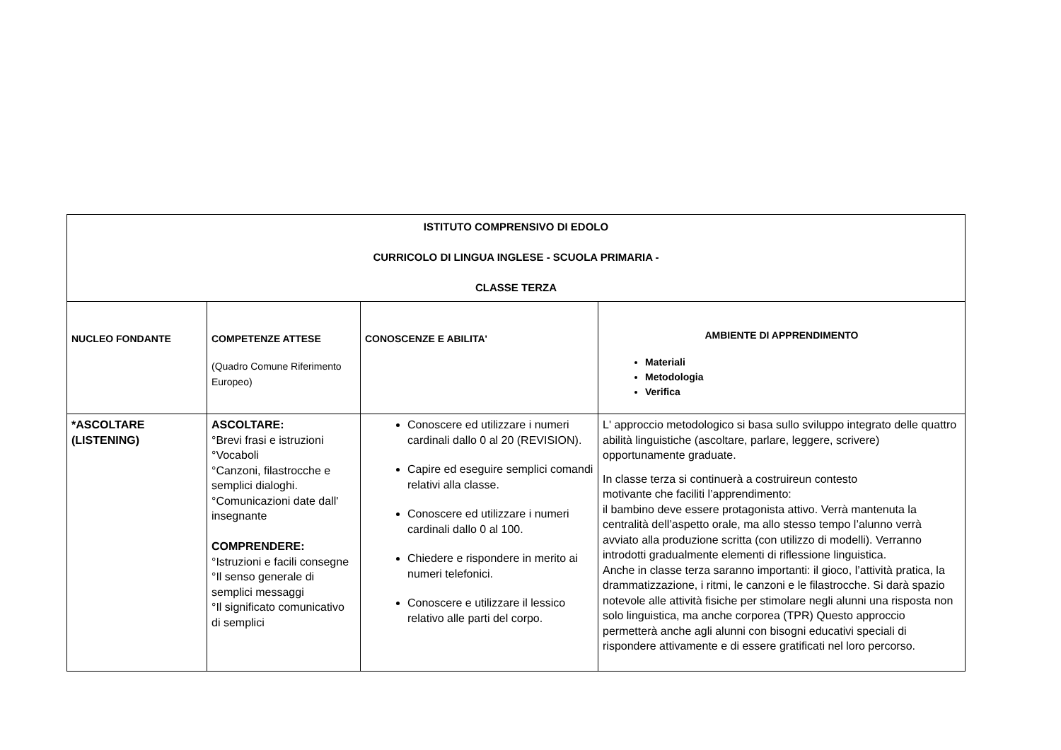| ISTITUTO COMPRENSIVO DI EDOLO CURRICOLO DI LINGUA INGLESE - SCUOLA PRIMARIA - CLASSE TERZA | | | |
| NUCLEO FONDANTE | COMPETENZE ATTESE (Quadro Comune Riferimento Europeo) | CONOSCENZE E ABILITA' | AMBIENTE DI APPRENDIMENTO Materiali Metodologia Verifica |
| *ASCOLTARE (LISTENING) | ASCOLTARE: °Brevi frasi e istruzioni °Vocaboli °Canzoni, filastrocche e semplici dialoghi. °Comunicazioni date dall' insegnante COMPRENDERE: °Istruzioni e facili consegne °Il senso generale di semplici messaggi °Il significato comunicativo di semplici | Conoscere ed utilizzare i numeri cardinali dallo 0 al 20 (REVISION). Capire ed eseguire semplici comandi relativi alla classe. Conoscere ed utilizzare i numeri cardinali dallo 0 al 100. Chiedere e rispondere in merito ai numeri telefonici. Conoscere e utilizzare il lessico relativo alle parti del corpo. | L' approccio metodologico si basa sullo sviluppo integrato delle quattro abilità linguistiche (ascoltare, parlare, leggere, scrivere) opportunamente graduate. In classe terza si continuerà a costruireun contesto motivante che faciliti l’apprendimento: il bambino deve essere protagonista attivo. Verrà mantenuta la centralità dell’aspetto orale, ma allo stesso tempo l’alunno verrà avviato alla produzione scritta (con utilizzo di modelli). Verranno introdotti gradualmente elementi di riflessione linguistica. Anche in classe terza saranno importanti: il gioco, l’attività pratica, la drammatizzazione, i ritmi, le canzoni e le filastrocche. Si darà spazio notevole alle attività fisiche per stimolare negli alunni una risposta non solo linguistica, ma anche corporea (TPR) Questo approccio permetterà anche agli alunni con bisogni educativi speciali di rispondere attivamente e di essere gratificati nel loro percorso. |